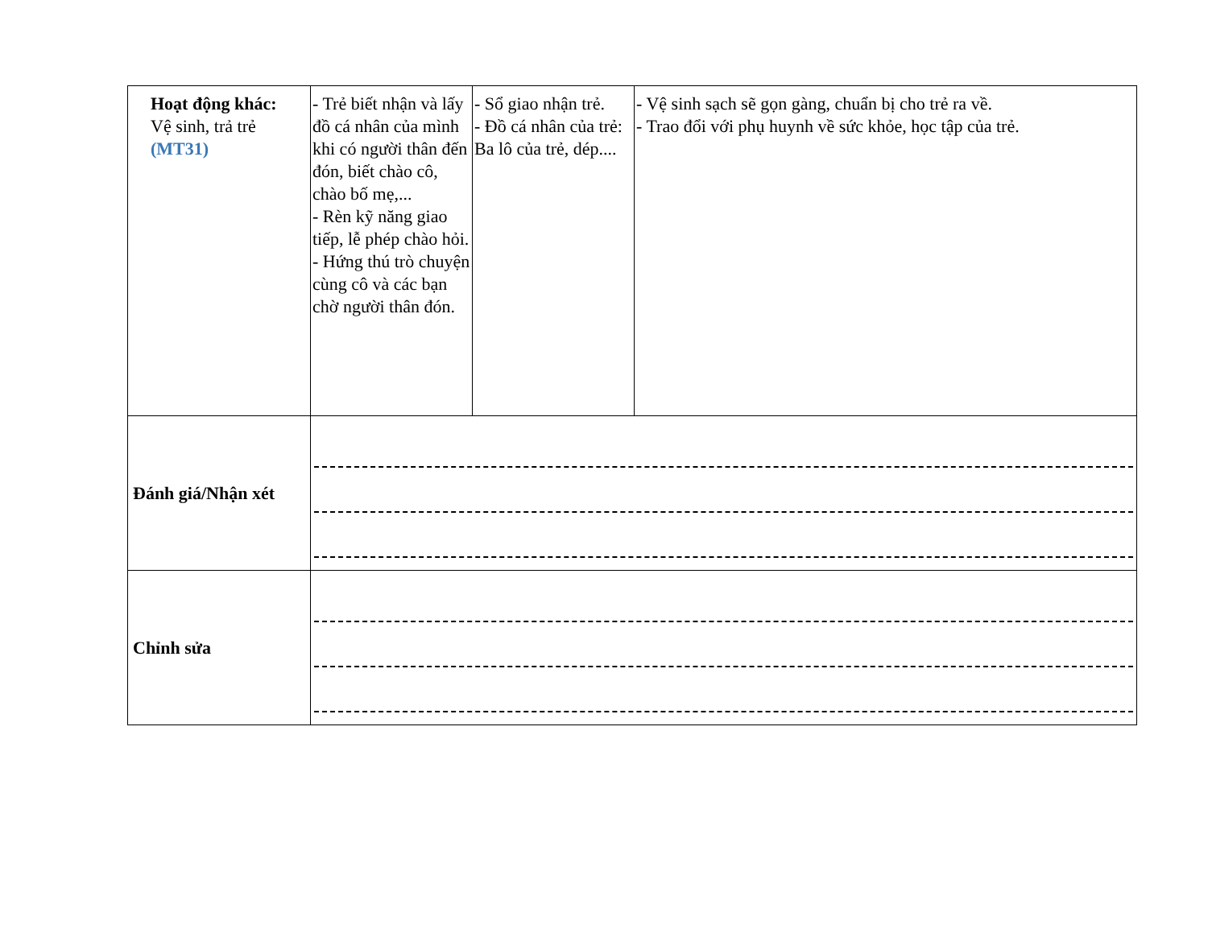| Hoạt động khác: Vệ sinh, trả trẻ (MT31) | - Trẻ biết nhận và lấy đồ cá nhân của mình khi có người thân đến đón, biết chào cô, chào bố mẹ,... - Rèn kỹ năng giao tiếp, lễ phép chào hỏi. - Hứng thú trò chuyện cùng cô và các bạn chờ người thân đón. | - Sổ giao nhận trẻ. - Đồ cá nhân của trẻ: Ba lô của trẻ, dép.... | - Vệ sinh sạch sẽ gọn gàng, chuẩn bị cho trẻ ra về. - Trao đổi với phụ huynh về sức khỏe, học tập của trẻ. |
| Đánh giá/Nhận xét | | | |
| Chỉnh sửa | | | |